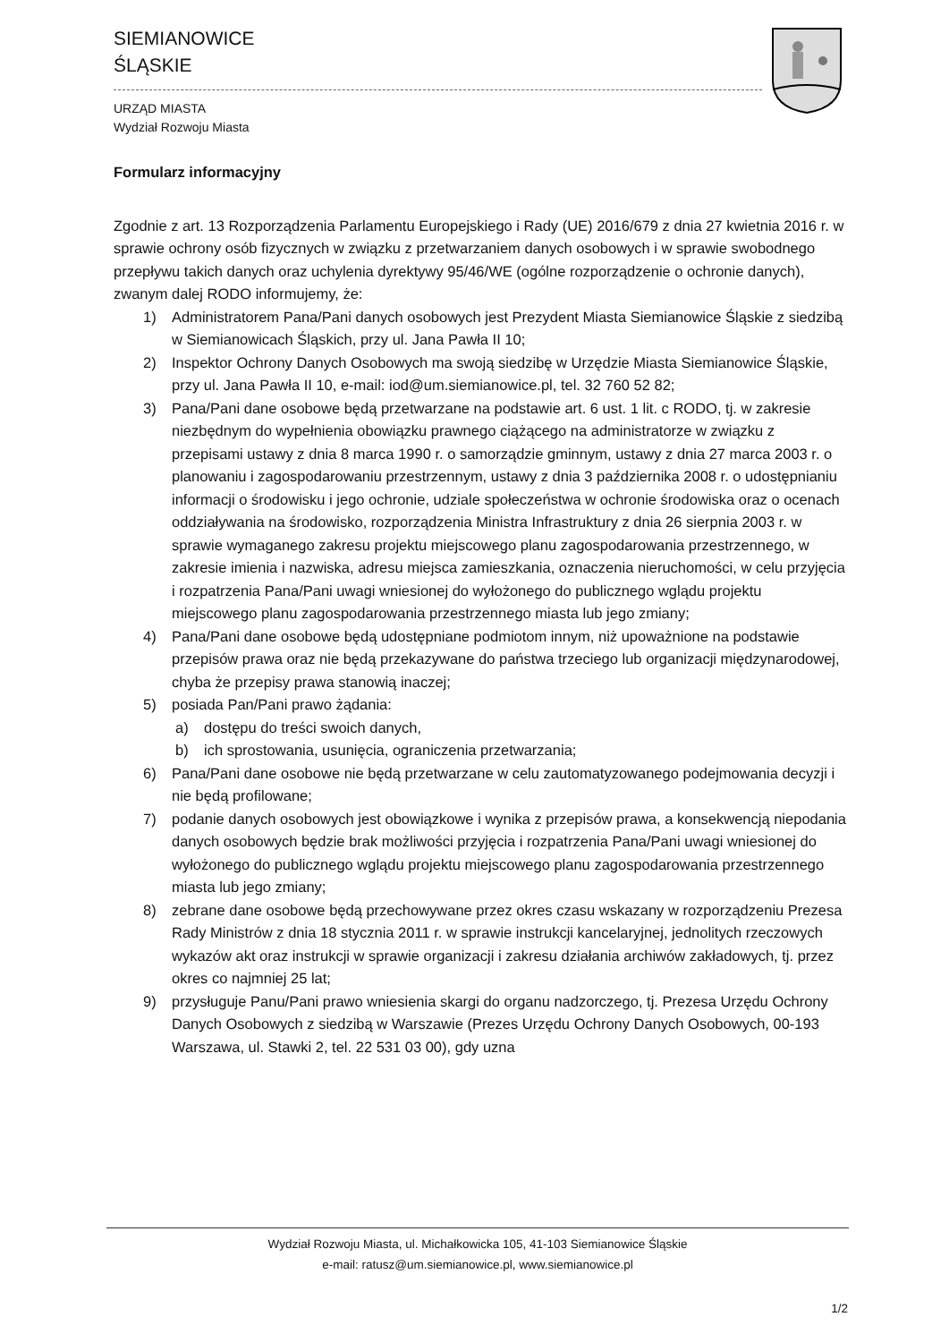SIEMIANOWICE
ŚLĄSKIE
URZĄD MIASTA
Wydział Rozwoju Miasta
Formularz informacyjny
Zgodnie z art. 13 Rozporządzenia Parlamentu Europejskiego i Rady (UE) 2016/679 z dnia 27 kwietnia 2016 r. w sprawie ochrony osób fizycznych w związku z przetwarzaniem danych osobowych i w sprawie swobodnego przepływu takich danych oraz uchylenia dyrektywy 95/46/WE (ogólne rozporządzenie o ochronie danych), zwanym dalej RODO informujemy, że:
1) Administratorem Pana/Pani danych osobowych jest Prezydent Miasta Siemianowice Śląskie z siedzibą w Siemianowicach Śląskich, przy ul. Jana Pawła II 10;
2) Inspektor Ochrony Danych Osobowych ma swoją siedzibę w Urzędzie Miasta Siemianowice Śląskie, przy ul. Jana Pawła II 10, e-mail: iod@um.siemianowice.pl, tel. 32 760 52 82;
3) Pana/Pani dane osobowe będą przetwarzane na podstawie art. 6 ust. 1 lit. c RODO, tj. w zakresie niezbędnym do wypełnienia obowiązku prawnego ciążącego na administratorze w związku z przepisami ustawy z dnia 8 marca 1990 r. o samorządzie gminnym, ustawy z dnia 27 marca 2003 r. o planowaniu i zagospodarowaniu przestrzennym, ustawy z dnia 3 października 2008 r. o udostępnianiu informacji o środowisku i jego ochronie, udziale społeczeństwa w ochronie środowiska oraz o ocenach oddziaływania na środowisko, rozporządzenia Ministra Infrastruktury z dnia 26 sierpnia 2003 r. w sprawie wymaganego zakresu projektu miejscowego planu zagospodarowania przestrzennego, w zakresie imienia i nazwiska, adresu miejsca zamieszkania, oznaczenia nieruchomości, w celu przyjęcia i rozpatrzenia Pana/Pani uwagi wniesionej do wyłożonego do publicznego wglądu projektu miejscowego planu zagospodarowania przestrzennego miasta lub jego zmiany;
4) Pana/Pani dane osobowe będą udostępniane podmiotom innym, niż upoważnione na podstawie przepisów prawa oraz nie będą przekazywane do państwa trzeciego lub organizacji międzynarodowej, chyba że przepisy prawa stanowią inaczej;
5) posiada Pan/Pani prawo żądania:
a) dostępu do treści swoich danych,
b) ich sprostowania, usunięcia, ograniczenia przetwarzania;
6) Pana/Pani dane osobowe nie będą przetwarzane w celu zautomatyzowanego podejmowania decyzji i nie będą profilowane;
7) podanie danych osobowych jest obowiązkowe i wynika z przepisów prawa, a konsekwencją niepodania danych osobowych będzie brak możliwości przyjęcia i rozpatrzenia Pana/Pani uwagi wniesionej do wyłożonego do publicznego wglądu projektu miejscowego planu zagospodarowania przestrzennego miasta lub jego zmiany;
8) zebrane dane osobowe będą przechowywane przez okres czasu wskazany w rozporządzeniu Prezesa Rady Ministrów z dnia 18 stycznia 2011 r. w sprawie instrukcji kancelaryjnej, jednolitych rzeczowych wykazów akt oraz instrukcji w sprawie organizacji i zakresu działania archiwów zakładowych, tj. przez okres co najmniej 25 lat;
9) przysługuje Panu/Pani prawo wniesienia skargi do organu nadzorczego, tj. Prezesa Urzędu Ochrony Danych Osobowych z siedzibą w Warszawie (Prezes Urzędu Ochrony Danych Osobowych, 00-193 Warszawa, ul. Stawki 2, tel. 22 531 03 00), gdy uzna
Wydział Rozwoju Miasta, ul. Michałkowicka 105, 41-103 Siemianowice Śląskie
e-mail: ratusz@um.siemianowice.pl, www.siemianowice.pl
1/2